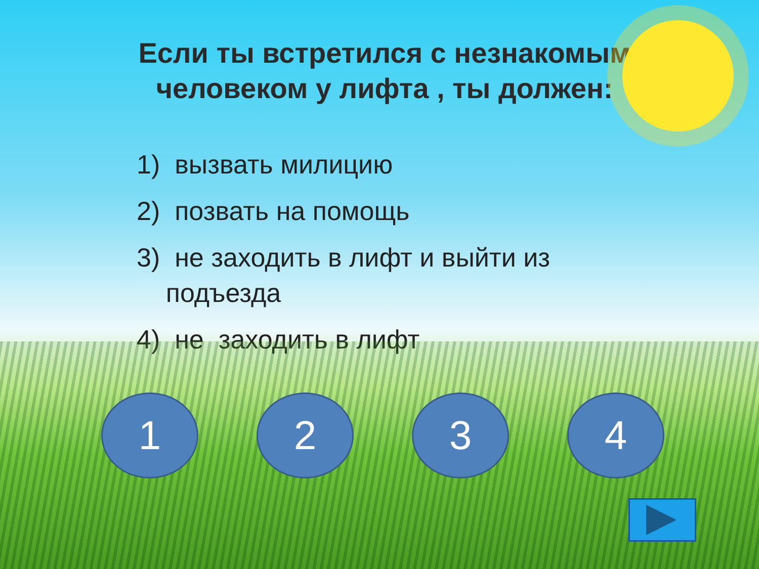Если ты встретился с незнакомым человеком у лифта , ты должен:
1) вызвать милицию
2) позвать на помощь
3) не заходить в лифт и выйти из
подъезда
4) не заходить в лифт
1 2 3 4